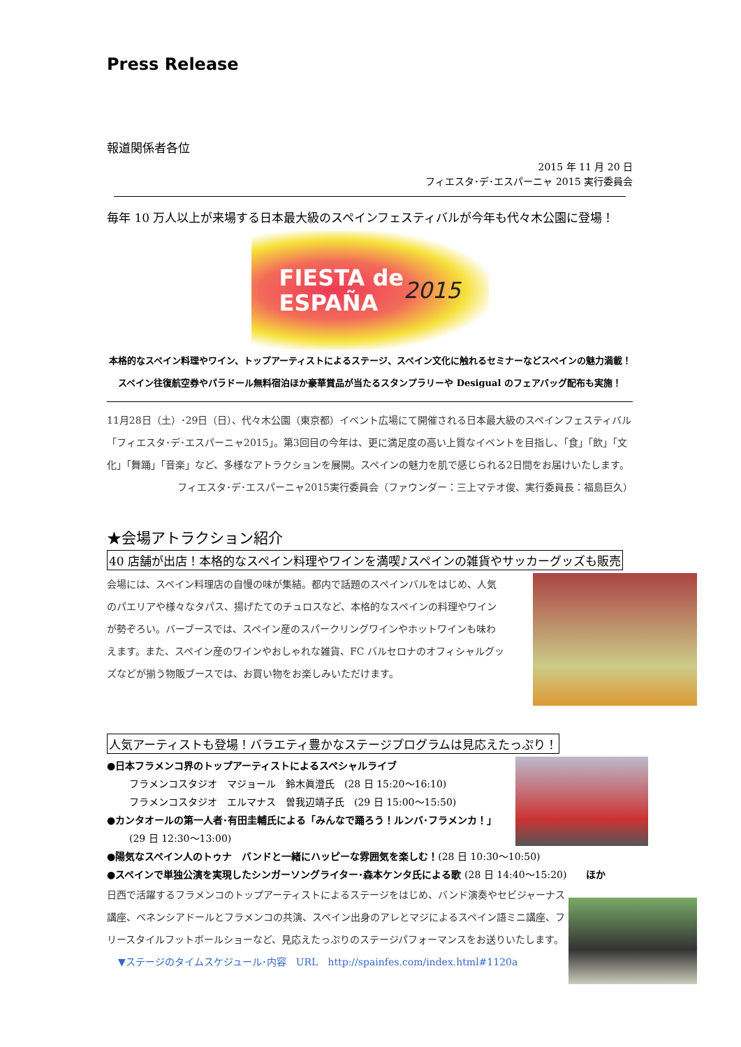Press Release
報道関係者各位
2015 年 11 月 20 日
フィエスタ･デ･エスパーニャ 2015 実行委員会
毎年 10 万人以上が来場する日本最大級のスペインフェスティバルが今年も代々木公園に登場！
FIESTA de
ESPAÑA 2015
本格的なスペイン料理やワイン、トップアーティストによるステージ、スペイン文化に触れるセミナーなどスペインの魅力満載！
スペイン往復航空券やパラドール無料宿泊ほか豪華賞品が当たるスタンプラリーや Desigual のフェアバッグ配布も実施！
11月28日（土）･29日（日）、代々木公園（東京都）イベント広場にて開催される日本最大級のスペインフェスティバル「フィエスタ･デ･エスパーニャ2015」。第3回目の今年は、更に満足度の高い上質なイベントを目指し、「食」「飲」「文化」「舞踊」「音楽」など、多様なアトラクションを展開。スペインの魅力を肌で感じられる2日間をお届けいたします。
フィエスタ･デ･エスパーニャ2015実行委員会（ファウンダー：三上マテオ俊、実行委員長：福島巨久）
★会場アトラクション紹介
40 店舗が出店！本格的なスペイン料理やワインを満喫♪スペインの雑貨やサッカーグッズも販売
会場には、スペイン料理店の自慢の味が集結。都内で話題のスペインバルをはじめ、人気のパエリアや様々なタパス、揚げたてのチュロスなど、本格的なスペインの料理やワインが勢ぞろい。バーブースでは、スペイン産のスパークリングワインやホットワインも味わえます。また、スペイン産のワインやおしゃれな雑貨、FC バルセロナのオフィシャルグッズなどが揃う物販ブースでは、お買い物をお楽しみいただけます。
人気アーティストも登場！バラエティ豊かなステージプログラムは見応えたっぷり！
●日本フラメンコ界のトップアーティストによるスペシャルライブ
フラメンコスタジオ　マジョール　鈴木眞澄氏　(28 日 15:20～16:10)
フラメンコスタジオ　エルマナス　曽我辺靖子氏　(29 日 15:00～15:50)
●カンタオールの第一人者･有田圭輔氏による「みんなで踊ろう！ルンバ･フラメンカ！」
(29 日 12:30～13:00)
●陽気なスペイン人のトゥナ　バンドと一緒にハッピーな雰囲気を楽しむ！(28 日 10:30～10:50)
●スペインで単独公演を実現したシンガーソングライター･森本ケンタ氏による歌 (28 日 14:40～15:20)　　ほか
日西で活躍するフラメンコのトップアーティストによるステージをはじめ、バンド演奏やセビジャーナス講座、ベネンシアドールとフラメンコの共演、スペイン出身のアレとマジによるスペイン語ミニ講座、フリースタイルフットボールショーなど、見応えたっぷりのステージパフォーマンスをお送りいたします。
▼ステージのタイムスケジュール･内容　URL　http://spainfes.com/index.html#1120a